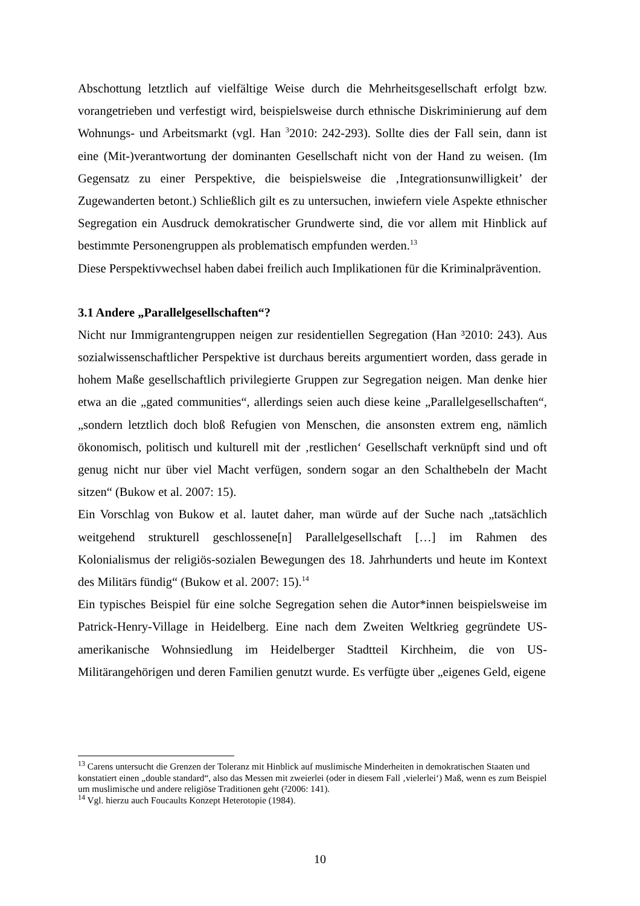Abschottung letztlich auf vielfältige Weise durch die Mehrheitsgesellschaft erfolgt bzw. vorangetrieben und verfestigt wird, beispielsweise durch ethnische Diskriminierung auf dem Wohnungs- und Arbeitsmarkt (vgl. Han <sup>3</sup>2010: 242-293). Sollte dies der Fall sein, dann ist eine (Mit-)verantwortung der dominanten Gesellschaft nicht von der Hand zu weisen. (Im Gegensatz zu einer Perspektive, die beispielsweise die ‚Integrationsunwilligkeit’ der Zugewanderten betont.) Schließlich gilt es zu untersuchen, inwiefern viele Aspekte ethnischer Segregation ein Ausdruck demokratischer Grundwerte sind, die vor allem mit Hinblick auf bestimmte Personengruppen als problematisch empfunden werden.<sup>13</sup>
Diese Perspektivwechsel haben dabei freilich auch Implikationen für die Kriminalprävention.
3.1 Andere „Parallelgesellschaften“?
Nicht nur Immigrantengruppen neigen zur residentiellen Segregation (Han ³2010: 243). Aus sozialwissenschaftlicher Perspektive ist durchaus bereits argumentiert worden, dass gerade in hohem Maße gesellschaftlich privilegierte Gruppen zur Segregation neigen. Man denke hier etwa an die „gated communities“, allerdings seien auch diese keine „Parallelgesellschaften“, „sondern letztlich doch bloß Refugien von Menschen, die ansonsten extrem eng, nämlich ökonomisch, politisch und kulturell mit der ‚restlichen‘ Gesellschaft verknüpft sind und oft genug nicht nur über viel Macht verfügen, sondern sogar an den Schalthebeln der Macht sitzen“ (Bukow et al. 2007: 15).
Ein Vorschlag von Bukow et al. lautet daher, man würde auf der Suche nach „tatsächlich weitgehend strukturell geschlossene[n] Parallelgesellschaft […] im Rahmen des Kolonialismus der religiös-sozialen Bewegungen des 18. Jahrhunderts und heute im Kontext des Militärs fündig“ (Bukow et al. 2007: 15).<sup>14</sup>
Ein typisches Beispiel für eine solche Segregation sehen die Autor*innen beispielsweise im Patrick-Henry-Village in Heidelberg. Eine nach dem Zweiten Weltkrieg gegründete US-amerikanische Wohnsiedlung im Heidelberger Stadtteil Kirchheim, die von US-Militärangehörigen und deren Familien genutzt wurde. Es verfügte über „eigenes Geld, eigene
<sup>13</sup> Carens untersucht die Grenzen der Toleranz mit Hinblick auf muslimische Minderheiten in demokratischen Staaten und konstatiert einen „double standard“, also das Messen mit zweierlei (oder in diesem Fall ‚vielerlei‘) Maß, wenn es zum Beispiel um muslimische und andere religiöse Traditionen geht (²2006: 141).
<sup>14</sup> Vgl. hierzu auch Foucaults Konzept Heterotopie (1984).
10